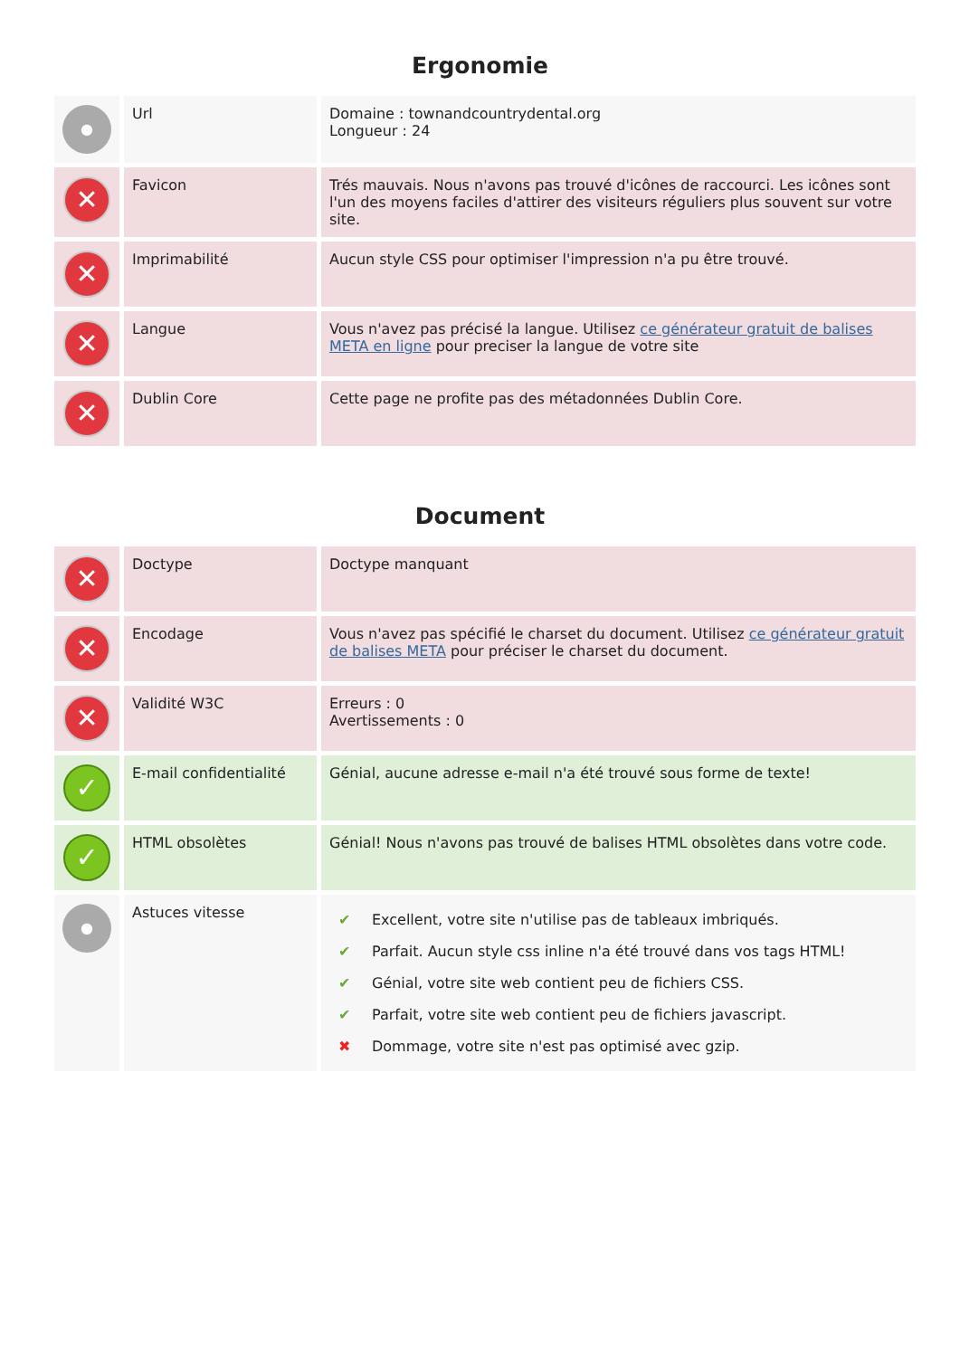Ergonomie
| ● | Url | Domaine : townandcountrydental.org Longueur : 24 |
| ✕ | Favicon | Trés mauvais. Nous n'avons pas trouvé d'icônes de raccourci. Les icônes sont l'un des moyens faciles d'attirer des visiteurs réguliers plus souvent sur votre site. |
| ✕ | Imprimabilité | Aucun style CSS pour optimiser l'impression n'a pu être trouvé. |
| ✕ | Langue | Vous n'avez pas précisé la langue. Utilisez ce générateur gratuit de balises META en ligne pour preciser la langue de votre site |
| ✕ | Dublin Core | Cette page ne profite pas des métadonnées Dublin Core. |
Document
| ✕ | Doctype | Doctype manquant |
| ✕ | Encodage | Vous n'avez pas spécifié le charset du document. Utilisez ce générateur gratuit de balises META pour préciser le charset du document. |
| ✕ | Validité W3C | Erreurs : 0 Avertissements : 0 |
| ✓ | E-mail confidentialité | Génial, aucune adresse e-mail n'a été trouvé sous forme de texte! |
| ✓ | HTML obsolètes | Génial! Nous n'avons pas trouvé de balises HTML obsolètes dans votre code. |
| ● | Astuces vitesse | / ✔ / Excellent, votre site n'utilise pas de tableaux imbriqués. / / ✔ / Parfait. Aucun style css inline n'a été trouvé dans vos tags HTML! / / ✔ / Génial, votre site web contient peu de fichiers CSS. / / ✔ / Parfait, votre site web contient peu de fichiers javascript. / / ✖ / Dommage, votre site n'est pas optimisé avec gzip. / |